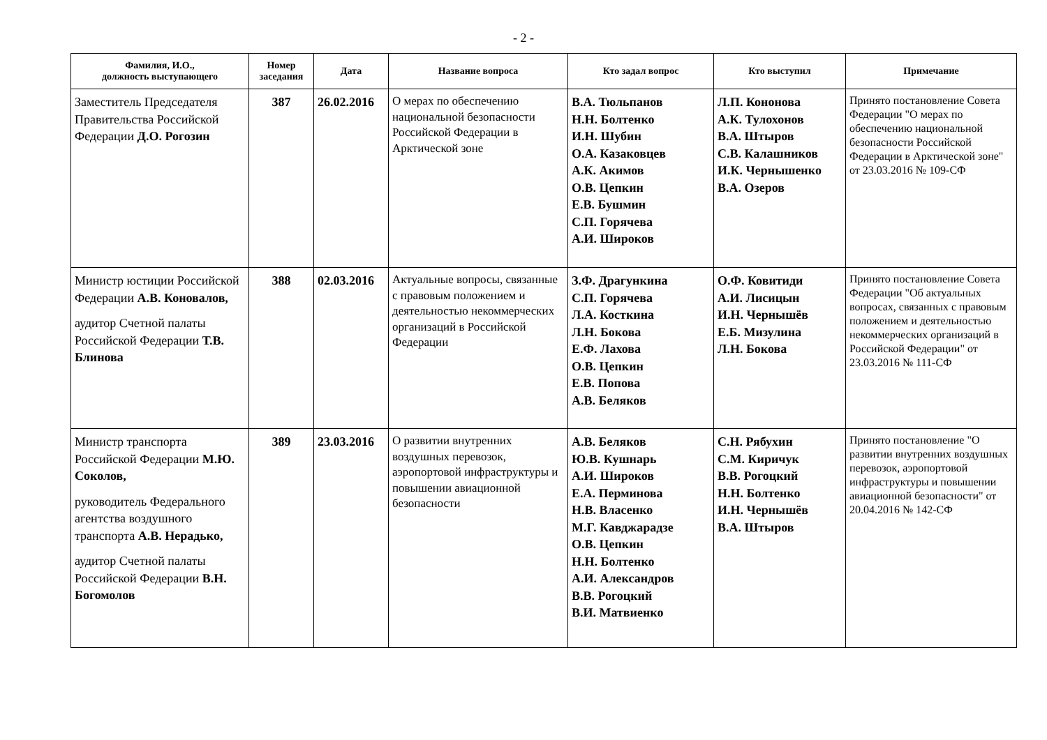- 2 -
| Фамилия, И.О., должность выступающего | Номер заседания | Дата | Название вопроса | Кто задал вопрос | Кто выступил | Примечание |
| --- | --- | --- | --- | --- | --- | --- |
| Заместитель Председателя Правительства Российской Федерации Д.О. Рогозин | 387 | 26.02.2016 | О мерах по обеспечению национальной безопасности Российской Федерации в Арктической зоне | В.А. Тюльпанов Н.Н. Болтенко И.Н. Шубин О.А. Казаковцев А.К. Акимов О.В. Цепкин Е.В. Бушмин С.П. Горячева А.И. Широков | Л.П. Кононова А.К. Тулохонов В.А. Штыров С.В. Калашников И.К. Чернышенко В.А. Озеров | Принято постановление Совета Федерации "О мерах по обеспечению национальной безопасности Российской Федерации в Арктической зоне" от 23.03.2016 № 109-СФ |
| Министр юстиции Российской Федерации А.В. Коновалов, аудитор Счетной палаты Российской Федерации Т.В. Блинова | 388 | 02.03.2016 | Актуальные вопросы, связанные с правовым положением и деятельностью некоммерческих организаций в Российской Федерации | З.Ф. Драгункина С.П. Горячева Л.А. Косткина Л.Н. Бокова Е.Ф. Лахова О.В. Цепкин Е.В. Попова А.В. Беляков | О.Ф. Ковитиди А.И. Лисицын И.Н. Чернышёв Е.Б. Мизулина Л.Н. Бокова | Принято постановление Совета Федерации "Об актуальных вопросах, связанных с правовым положением и деятельностью некоммерческих организаций в Российской Федерации" от 23.03.2016 № 111-СФ |
| Министр транспорта Российской Федерации М.Ю. Соколов, руководитель Федерального агентства воздушного транспорта А.В. Нерадько, аудитор Счетной палаты Российской Федерации В.Н. Богомолов | 389 | 23.03.2016 | О развитии внутренних воздушных перевозок, аэропортовой инфраструктуры и повышении авиационной безопасности | А.В. Беляков Ю.В. Кушнарь А.И. Широков Е.А. Перминова Н.В. Власенко М.Г. Кавджарадзе О.В. Цепкин Н.Н. Болтенко А.И. Александров В.В. Рогоцкий В.И. Матвиенко | С.Н. Рябухин С.М. Киричук В.В. Рогоцкий Н.Н. Болтенко И.Н. Чернышёв В.А. Штыров | Принято постановление "О развитии внутренних воздушных перевозок, аэропортовой инфраструктуры и повышении авиационной безопасности" от 20.04.2016 № 142-СФ |